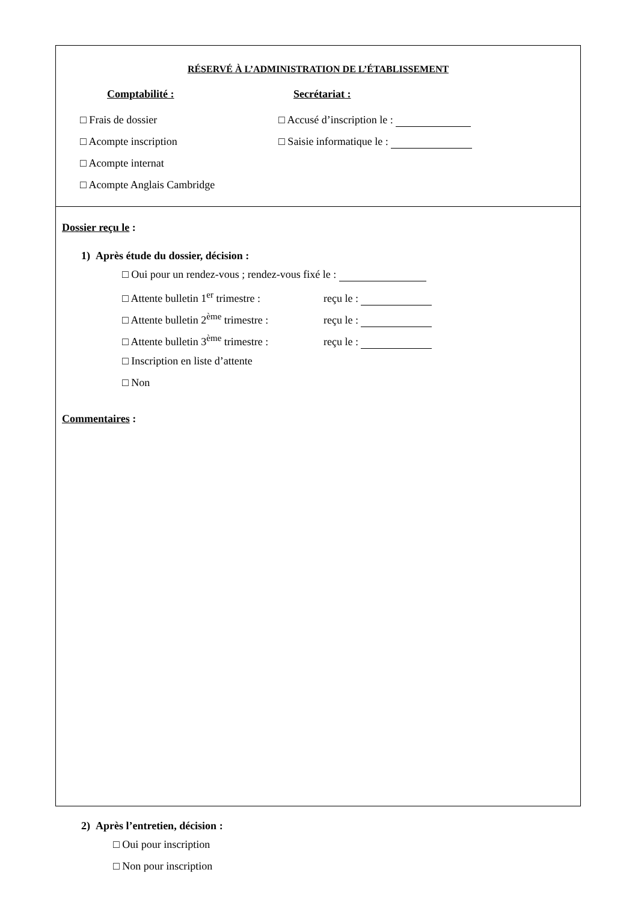RÉSERVÉ À L’ADMINISTRATION DE L’ÉTABLISSEMENT
Comptabilité :
□ Frais de dossier
□ Acompte inscription
□ Acompte internat
□ Acompte Anglais Cambridge
Secrétariat :
□ Accusé d’inscription le :
□ Saisie informatique le :
Dossier reçu le :
1) Après étude du dossier, décision :
□ Oui pour un rendez-vous ; rendez-vous fixé le :
□ Attente bulletin 1<sup>er</sup> trimestre : reçu le :
□ Attente bulletin 2<sup>ème</sup> trimestre : reçu le :
□ Attente bulletin 3<sup>ème</sup> trimestre : reçu le :
□ Inscription en liste d’attente
□ Non
Commentaires :
2) Après l’entretien, décision :
□ Oui pour inscription
□ Non pour inscription